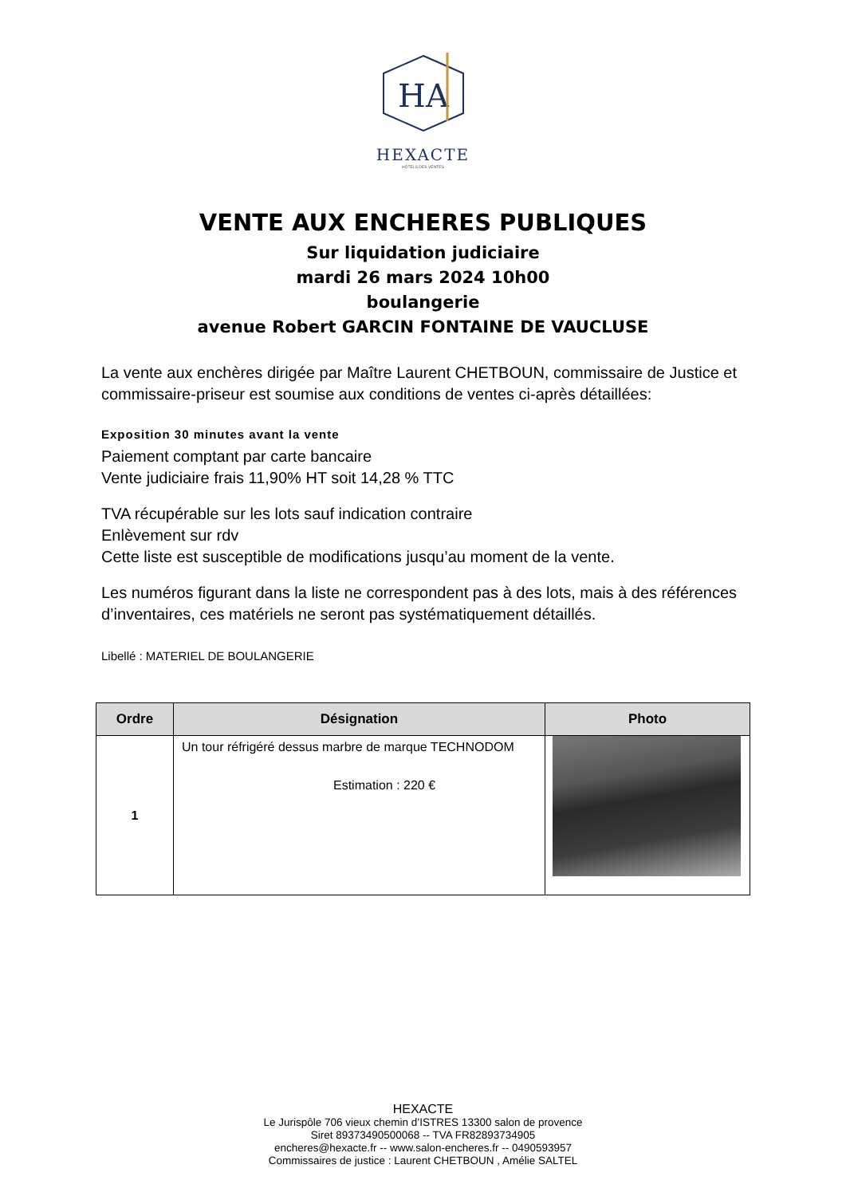HA
HEXACTE
HÔTELS DES VENTES
VENTE AUX ENCHERES PUBLIQUES
Sur liquidation judiciaire
mardi 26 mars 2024 10h00
boulangerie
avenue Robert GARCIN FONTAINE DE VAUCLUSE
La vente aux enchères dirigée par Maître Laurent CHETBOUN, commissaire de Justice et commissaire-priseur est soumise aux conditions de ventes ci-après détaillées:
Exposition 30 minutes avant la vente
Paiement comptant par carte bancaire
Vente judiciaire frais 11,90% HT soit 14,28 % TTC
TVA récupérable sur les lots sauf indication contraire
Enlèvement sur rdv
Cette liste est susceptible de modifications jusqu’au moment de la vente.
Les numéros figurant dans la liste ne correspondent pas à des lots, mais à des références d’inventaires, ces matériels ne seront pas systématiquement détaillés.
Libellé : MATERIEL DE BOULANGERIE
| Ordre | Désignation | Photo |
| --- | --- | --- |
| 1 | Un tour réfrigéré dessus marbre de marque TECHNODOM Estimation : 220 € | |
HEXACTE
Le Jurispôle 706 vieux chemin d’ISTRES 13300 salon de provence
Siret 89373490500068 -- TVA FR82893734905
encheres@hexacte.fr -- www.salon-encheres.fr -- 0490593957
Commissaires de justice : Laurent CHETBOUN , Amélie SALTEL